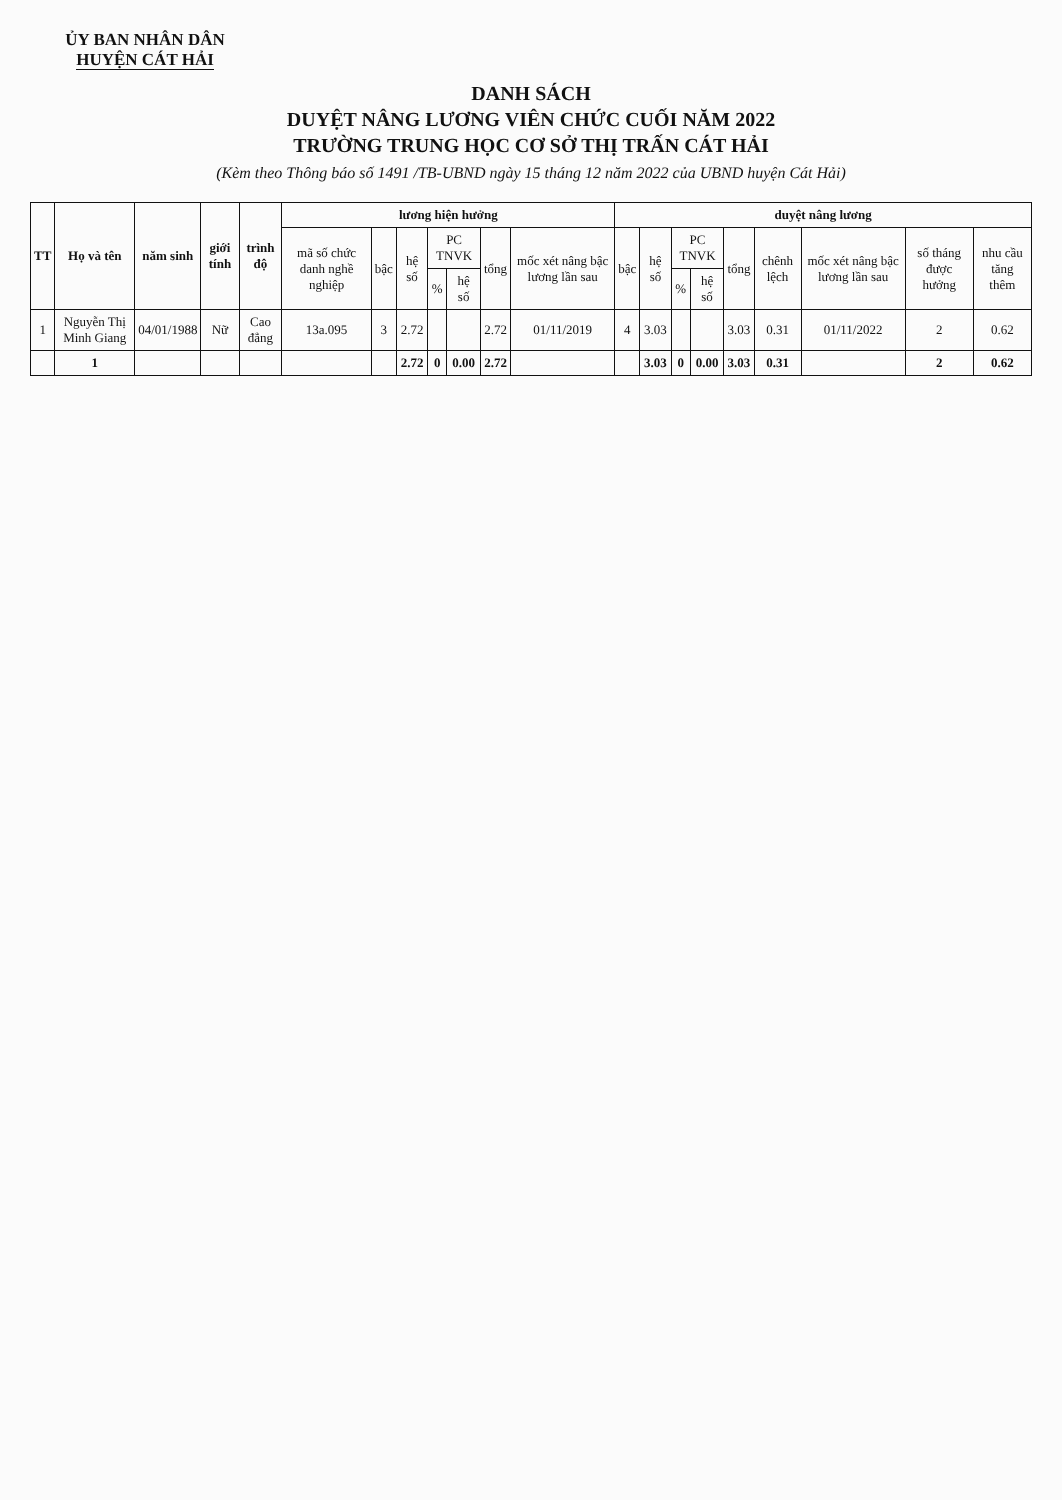ỦY BAN NHÂN DÂN
HUYỆN CÁT HẢI
DANH SÁCH
DUYỆT NÂNG LƯƠNG VIÊN CHỨC CUỐI NĂM 2022
TRƯỜNG TRUNG HỌC CƠ SỞ THỊ TRẤN CÁT HẢI
(Kèm theo Thông báo số 1491 /TB-UBND ngày 15 tháng 12 năm 2022 của UBND huyện Cát Hải)
| TT | Họ và tên | năm sinh | giới tính | trình độ | lương hiện hưởng | | | | | | | duyệt nâng lương | | | | | | | | |
| --- | --- | --- | --- | --- | --- | --- | --- | --- | --- | --- | --- | --- | --- | --- | --- | --- | --- | --- | --- | --- |
| | | | | | mã số chức danh nghề nghiệp | bậc | hệ số | PC TNVK | | tổng | mốc xét nâng bậc lương lần sau | bậc | hệ số | PC TNVK | | tổng | chênh lệch | mốc xét nâng bậc lương lần sau | số tháng được hưởng | nhu cầu tăng thêm |
| | | | | | | | | % | hệ số | | | | | % | hệ số | | | | | |
| 1 | Nguyễn Thị Minh Giang | 04/01/1988 | Nữ | Cao đẳng | 13a.095 | 3 | 2.72 | | | 2.72 | 01/11/2019 | 4 | 3.03 | | | 3.03 | 0.31 | 01/11/2022 | 2 | 0.62 |
| | 1 | | | | | | 2.72 | 0 | 0.00 | 2.72 | | | 3.03 | 0 | 0.00 | 3.03 | 0.31 | | 2 | 0.62 |